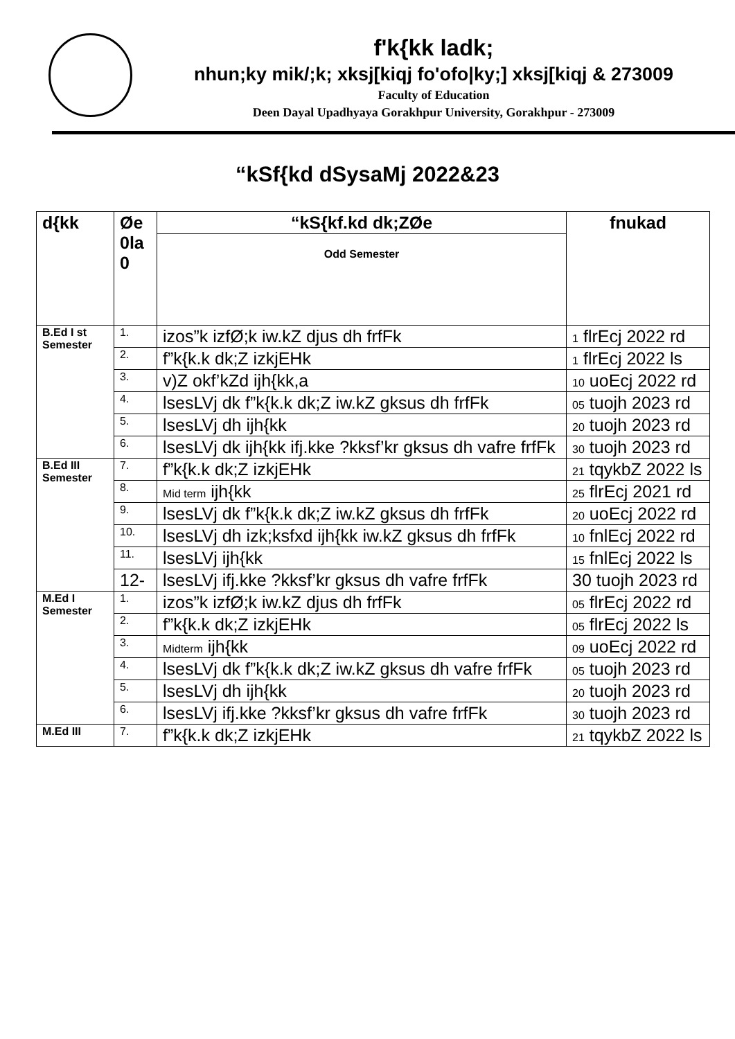f'k{kk ladk;
nhun;ky mik/;k; xksj[kiqj fo'ofo|ky;] xksj[kiqj & 273009
Faculty of Education
Deen Dayal Upadhyaya Gorakhpur University, Gorakhpur - 273009
“kSf{kd dSysaMj 2022&23
| d{kk | Øe 0la 0 | “kS{kf.kd dk;ZØe | fnukad |
| --- | --- | --- | --- |
| | | Odd Semester | |
| B.Ed I st Semester | 1. | izos”k izfØ;k iw.kZ djus dh frfFk | 1 flrEcj 2022 rd |
| | 2. | f”k{k.k dk;Z izkjEHk | 1 flrEcj 2022 ls |
| | 3. | v)Z okf’kZd ijh{kk,a | 10 uoEcj 2022 rd |
| | 4. | lsesLVj dk f”k{k.k dk;Z iw.kZ gksus dh frfFk | 05 tuojh 2023 rd |
| | 5. | lsesLVj dh ijh{kk | 20 tuojh 2023 rd |
| | 6. | lsesLVj dk ijh{kk ifj.kke ?kksf’kr gksus dh vafre frfFk | 30 tuojh 2023 rd |
| B.Ed III Semester | 7. | f”k{k.k dk;Z izkjEHk | 21 tqykbZ 2022 ls |
| | 8. | Mid term ijh{kk | 25 flrEcj 2021 rd |
| | 9. | lsesLVj dk f”k{k.k dk;Z iw.kZ gksus dh frfFk | 20 uoEcj 2022 rd |
| | 10. | lsesLVj dh izk;ksfxd ijh{kk iw.kZ gksus dh frfFk | 10 fnlEcj 2022 rd |
| | 11. | lsesLVj ijh{kk | 15 fnlEcj 2022 ls |
| | 12- | lsesLVj ifj.kke ?kksf’kr gksus dh vafre frfFk | 30 tuojh 2023 rd |
| M.Ed I Semester | 1. | izos”k izfØ;k iw.kZ djus dh frfFk | 05 flrEcj 2022 rd |
| | 2. | f”k{k.k dk;Z izkjEHk | 05 flrEcj 2022 ls |
| | 3. | Midterm ijh{kk | 09 uoEcj 2022 rd |
| | 4. | lsesLVj dk f”k{k.k dk;Z iw.kZ gksus dh vafre frfFk | 05 tuojh 2023 rd |
| | 5. | lsesLVj dh ijh{kk | 20 tuojh 2023 rd |
| | 6. | lsesLVj ifj.kke ?kksf’kr gksus dh vafre frfFk | 30 tuojh 2023 rd |
| M.Ed III | 7. | f”k{k.k dk;Z izkjEHk | 21 tqykbZ 2022 ls |